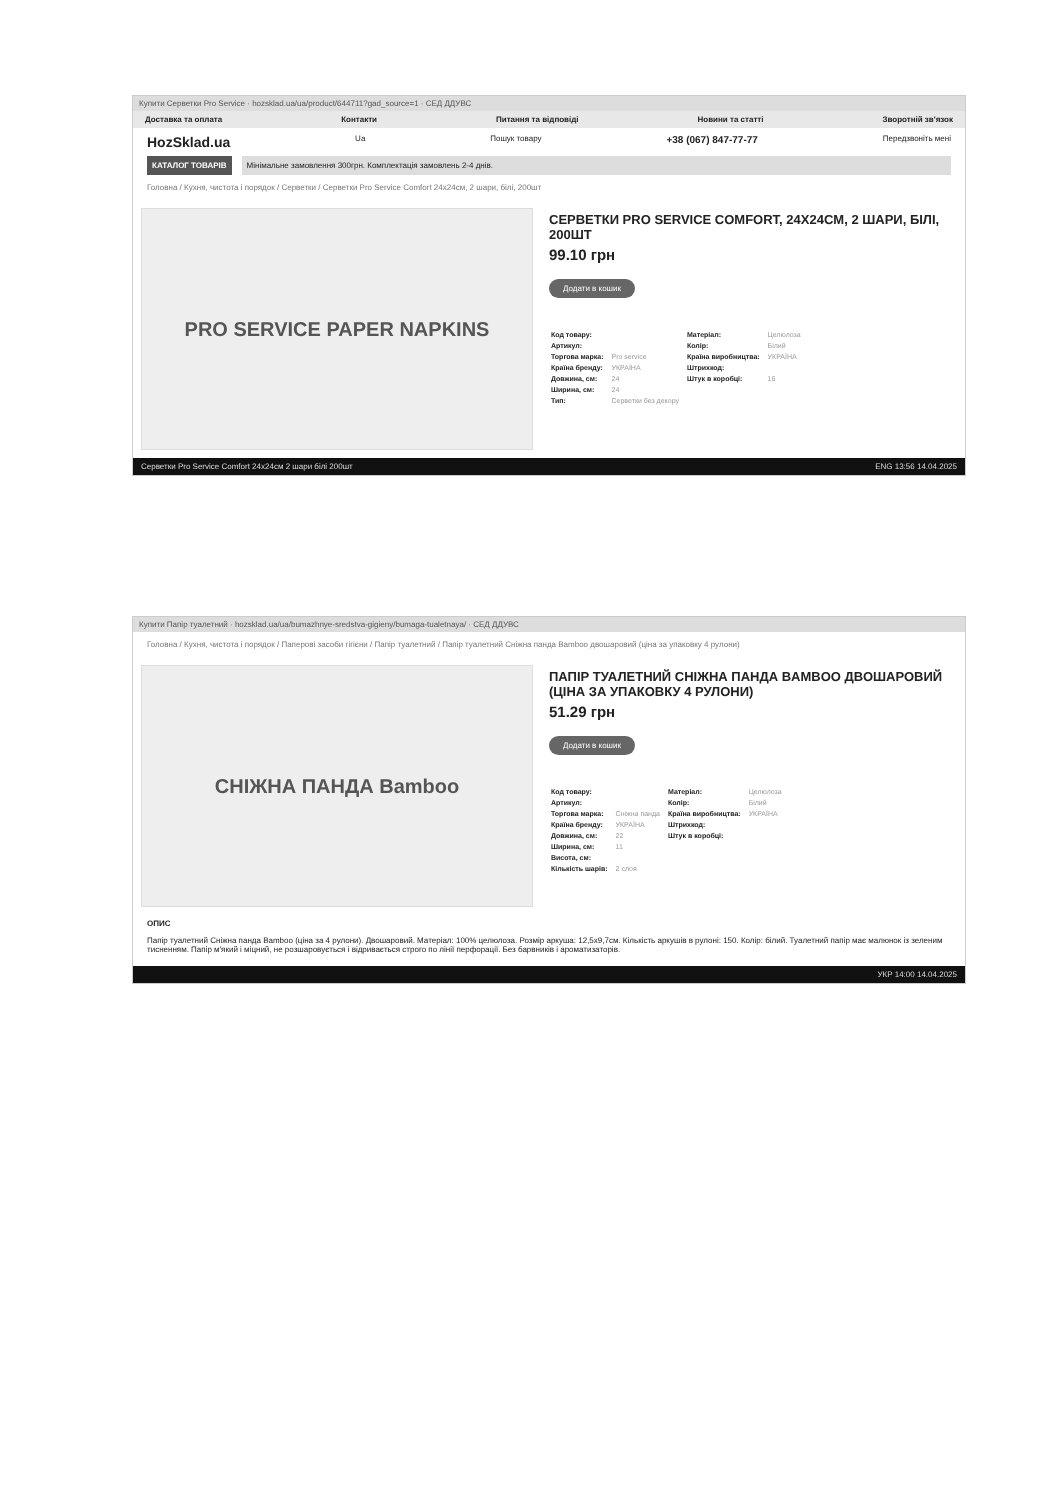Купити Серветки Pro Service · hozsklad.ua/ua/product/644711?gad_source=1 · СЕД ДДУВС
Доставка та оплата Контакти Питання та відповіді Новини та статті Зворотній зв'язок
HozSklad.ua Ua Пошук товару +38 (067) 847-77-77 Передзвоніть мені
КАТАЛОГ ТОВАРІВ Мінімальне замовлення 300грн. Комплектація замовлень 2-4 днів.
Головна / Кухня, чистота і порядок / Серветки / Серветки Pro Service Comfort 24x24см, 2 шари, білі, 200шт
PRO SERVICE PAPER NAPKINS
СЕРВЕТКИ PRO SERVICE COMFORT, 24X24CM, 2 ШАРИ, БІЛІ, 200ШТ
99.10 грн
Додати в кошик
| Код товару: | | Матеріал: | Целюлоза |
| Артикул: | | Колір: | Білий |
| Торгова марка: | Pro service | Країна виробництва: | УКРАЇНА |
| Країна бренду: | УКРАЇНА | Штрихкод: | |
| Довжина, см: | 24 | Штук в коробці: | 16 |
| Ширина, см: | 24 | | |
| Тип: | Серветки без декору | | |
Серветки Pro Service Comfort 24x24см 2 шари білі 200шт ENG 13:56 14.04.2025
Купити Папір туалетний · hozsklad.ua/ua/bumazhnye-sredstva-gigieny/bumaga-tualetnaya/ · СЕД ДДУВС
Головна / Кухня, чистота і порядок / Паперові засоби гігієни / Папір туалетний / Папір туалетний Сніжна панда Bamboo двошаровий (ціна за упаковку 4 рулони)
СНІЖНА ПАНДА Bamboo
ПАПІР ТУАЛЕТНИЙ СНІЖНА ПАНДА BAMBOO ДВОШАРОВИЙ (ЦІНА ЗА УПАКОВКУ 4 РУЛОНИ)
51.29 грн
Додати в кошик
| Код товару: | | Матеріал: | Целюлоза |
| Артикул: | | Колір: | Білий |
| Торгова марка: | Сніжна панда | Країна виробництва: | УКРАЇНА |
| Країна бренду: | УКРАЇНА | Штрихкод: | |
| Довжина, см: | 22 | Штук в коробці: | |
| Ширина, см: | 11 | | |
| Висота, см: | | | |
| Кількість шарів: | 2 слоя | | |
ОПИС
Папір туалетний Сніжна панда Bamboo (ціна за 4 рулони). Двошаровий. Матеріал: 100% целюлоза. Розмір аркуша: 12,5x9,7см. Кількість аркушів в рулоні: 150. Колір: білий. Туалетний папір має малюнок із зеленим тисненням. Папір м'який і міцний, не розшаровується і відривається строго по лінії перфорації. Без барвників і ароматизаторів.
УКР 14:00 14.04.2025